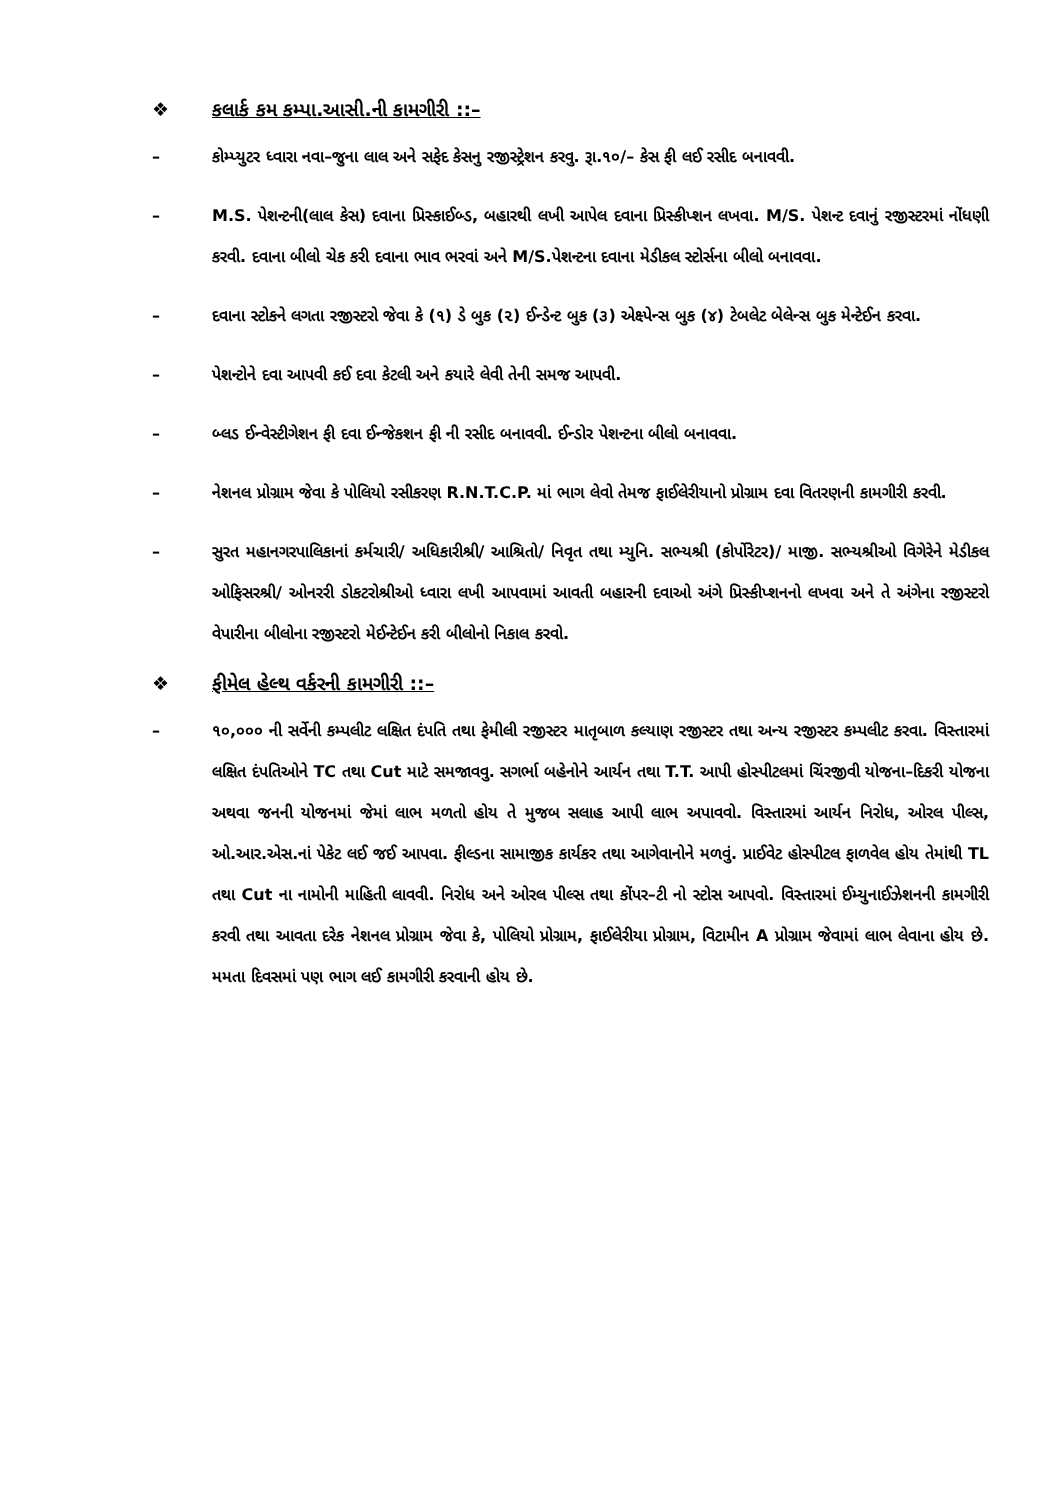❖ કલાર્ક કમ કમ્પા.આસી.ની કામગીરી ::–
– કોમ્પ્યુટર ધ્વારા નવા–જુના લાલ અને સફેદ કેસનુ રજીસ્ટ્રેશન કરવુ. રૂા.૧૦/– કેસ ફી લઈ રસીદ બનાવવી.
– M.S. પેશન્ટની(લાલ કેસ) દવાના પ્રિસ્કાઈબ્ડ, બહારથી લખી આપેલ દવાના પ્રિસ્કીપ્શન લખવા. M/S. પેશન્ટ દવાનું રજીસ્ટરમાં નોંધણી કરવી. દવાના બીલો ચેક કરી દવાના ભાવ ભરવાં અને M/S.પેશન્ટના દવાના મેડીકલ સ્ટોર્સના બીલો બનાવવા.
– દવાના સ્ટોકને લગતા રજીસ્ટરો જેવા કે (૧) ડે બુક (૨) ઈન્ડેન્ટ બુક (૩) એક્ષ્પેન્સ બુક (૪) ટેબલેટ બેલેન્સ બુક મેન્ટેઈન કરવા.
– પેશન્ટોને દવા આપવી કઈ દવા કેટલી અને કયારે લેવી તેની સમજ આપવી.
– બ્લડ ઈન્વેસ્ટીગેશન ફી દવા ઈન્જેકશન ફી ની રસીદ બનાવવી. ઈન્ડોર પેશન્ટના બીલો બનાવવા.
– નેશનલ પ્રોગ્રામ જેવા કે પોલિયો રસીકરણ R.N.T.C.P. માં ભાગ લેવો તેમજ ફાઈલેરીયાનો પ્રોગ્રામ દવા વિતરણની કામગીરી કરવી.
– સુરત મહાનગરપાલિકાનાં કર્મચારી/ અધિકારીશ્રી/ આશ્રિતો/ નિવૃત તથા મ્યુનિ. સભ્યશ્રી (કોર્પોરેટર)/ માજી. સભ્યશ્રીઓ વિગેરેને મેડીકલ ઓફિસરશ્રી/ ઓનરરી ડોકટરોશ્રીઓ ધ્વારા લખી આપવામાં આવતી બહારની દવાઓ અંગે પ્રિસ્કીપ્શનનો લખવા અને તે અંગેના રજીસ્ટરો વેપારીના બીલોના રજીસ્ટરો મેઈન્ટેઈન કરી બીલોનો નિકાલ કરવો.
❖ ફીમેલ હેલ્થ વર્કરની કામગીરી ::–
– ૧૦,૦૦૦ ની સર્વેની કમ્પલીટ લક્ષિત દંપતિ તથા ફેમીલી રજીસ્ટર માતૃબાળ કલ્યાણ રજીસ્ટર તથા અન્ય રજીસ્ટર કમ્પલીટ કરવા. વિસ્તારમાં લક્ષિત દંપતિઓને TC તથા Cut માટે સમજાવવુ. સગર્ભા બહેનોને આર્યન તથા T.T. આપી હોસ્પીટલમાં ચિંરજીવી યોજના–દિકરી યોજના અથવા જનની યોજનમાં જેમાં લાભ મળતો હોય તે મુજબ સલાહ આપી લાભ અપાવવો. વિસ્તારમાં આર્યન નિરોધ, ઓરલ પીલ્સ, ઓ.આર.એસ.નાં પેકેટ લઈ જઈ આપવા. ફીલ્ડના સામાજીક કાર્યકર તથા આગેવાનોને મળવું. પ્રાઈવેટ હોસ્પીટલ ફાળવેલ હોય તેમાંથી TL તથા Cut ના નામોની માહિતી લાવવી. નિરોધ અને ઓરલ પીલ્સ તથા કોંપર–ટી નો સ્ટોસ આપવો. વિસ્તારમાં ઈમ્યુનાઈઝેશનની કામગીરી કરવી તથા આવતા દરેક નેશનલ પ્રોગ્રામ જેવા કે, પોલિયો પ્રોગ્રામ, ફાઈલેરીયા પ્રોગ્રામ, વિટામીન A પ્રોગ્રામ જેવામાં લાભ લેવાના હોય છે. મમતા દિવસમાં પણ ભાગ લઈ કામગીરી કરવાની હોય છે.